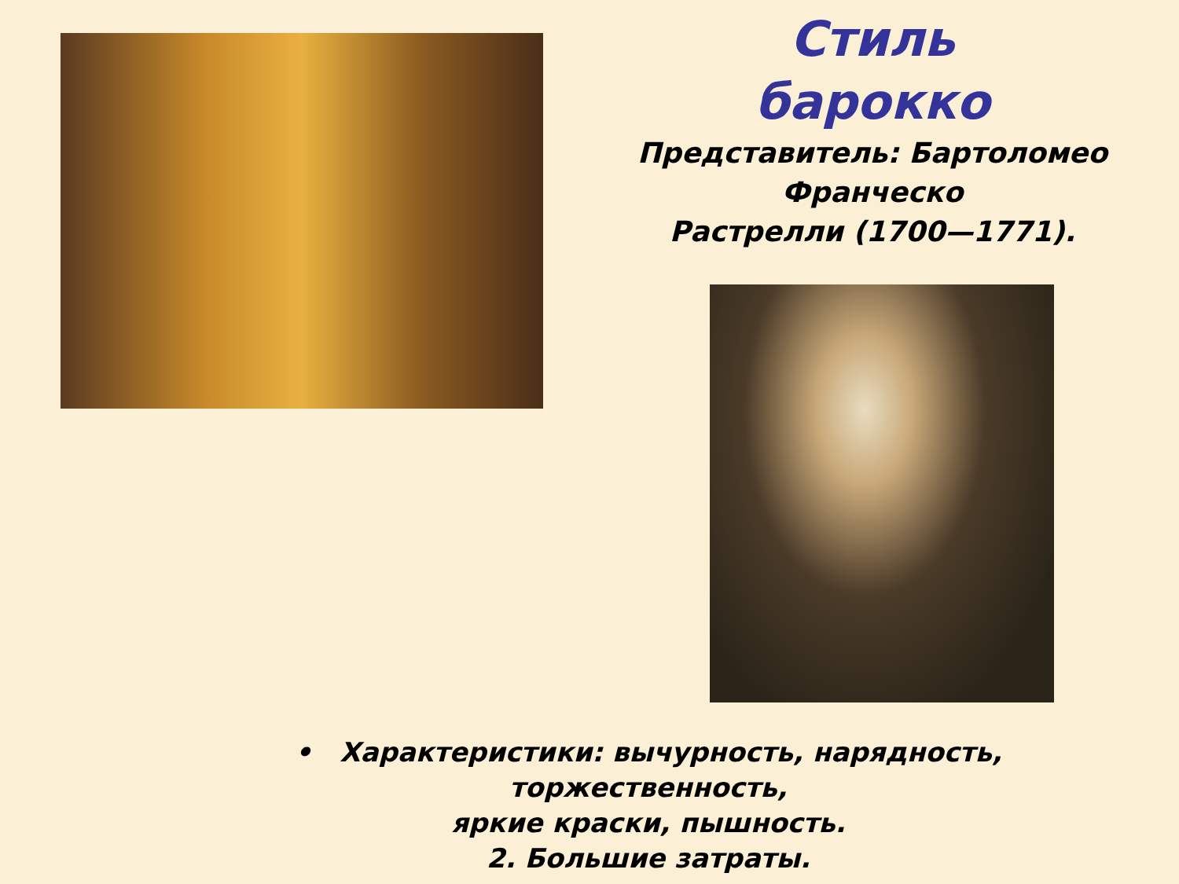Стиль
барокко
Представитель: Бартоломео Франческо
Растрелли (1700—1771).
• Характеристики: вычурность, нарядность, торжественность,
яркие краски, пышность.
2. Большие затраты.